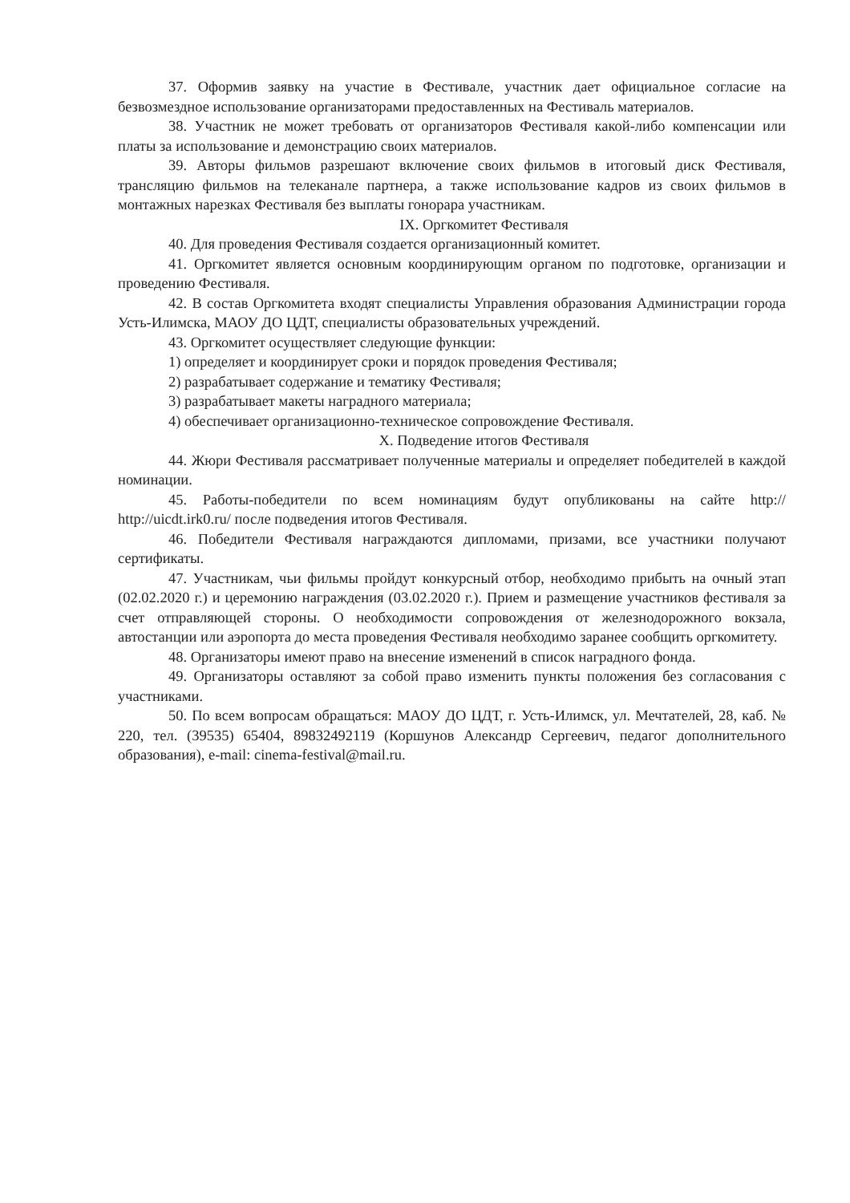37. Оформив заявку на участие в Фестивале, участник дает официальное согласие на безвозмездное использование организаторами предоставленных на Фестиваль материалов.
38. Участник не может требовать от организаторов Фестиваля какой-либо компенсации или платы за использование и демонстрацию своих материалов.
39. Авторы фильмов разрешают включение своих фильмов в итоговый диск Фестиваля, трансляцию фильмов на телеканале партнера, а также использование кадров из своих фильмов в монтажных нарезках Фестиваля без выплаты гонорара участникам.
IX. Оргкомитет Фестиваля
40. Для проведения Фестиваля создается организационный комитет.
41. Оргкомитет является основным координирующим органом по подготовке, организации и проведению Фестиваля.
42. В состав Оргкомитета входят специалисты Управления образования Администрации города Усть-Илимска, МАОУ ДО ЦДТ, специалисты образовательных учреждений.
43. Оргкомитет осуществляет следующие функции:
1) определяет и координирует сроки и порядок проведения Фестиваля;
2) разрабатывает содержание и тематику Фестиваля;
3) разрабатывает макеты наградного материала;
4) обеспечивает организационно-техническое сопровождение Фестиваля.
X. Подведение итогов Фестиваля
44. Жюри Фестиваля рассматривает полученные материалы и определяет победителей в каждой номинации.
45. Работы-победители по всем номинациям будут опубликованы на сайте http:// http://uicdt.irk0.ru/ после подведения итогов Фестиваля.
46. Победители Фестиваля награждаются дипломами, призами, все участники получают сертификаты.
47. Участникам, чьи фильмы пройдут конкурсный отбор, необходимо прибыть на очный этап (02.02.2020 г.) и церемонию награждения (03.02.2020 г.). Прием и размещение участников фестиваля за счет отправляющей стороны. О необходимости сопровождения от железнодорожного вокзала, автостанции или аэропорта до места проведения Фестиваля необходимо заранее сообщить оргкомитету.
48. Организаторы имеют право на внесение изменений в список наградного фонда.
49. Организаторы оставляют за собой право изменить пункты положения без согласования с участниками.
50. По всем вопросам обращаться: МАОУ ДО ЦДТ, г. Усть-Илимск, ул. Мечтателей, 28, каб. № 220, тел. (39535) 65404, 89832492119 (Коршунов Александр Сергеевич, педагог дополнительного образования), e-mail: cinema-festival@mail.ru.